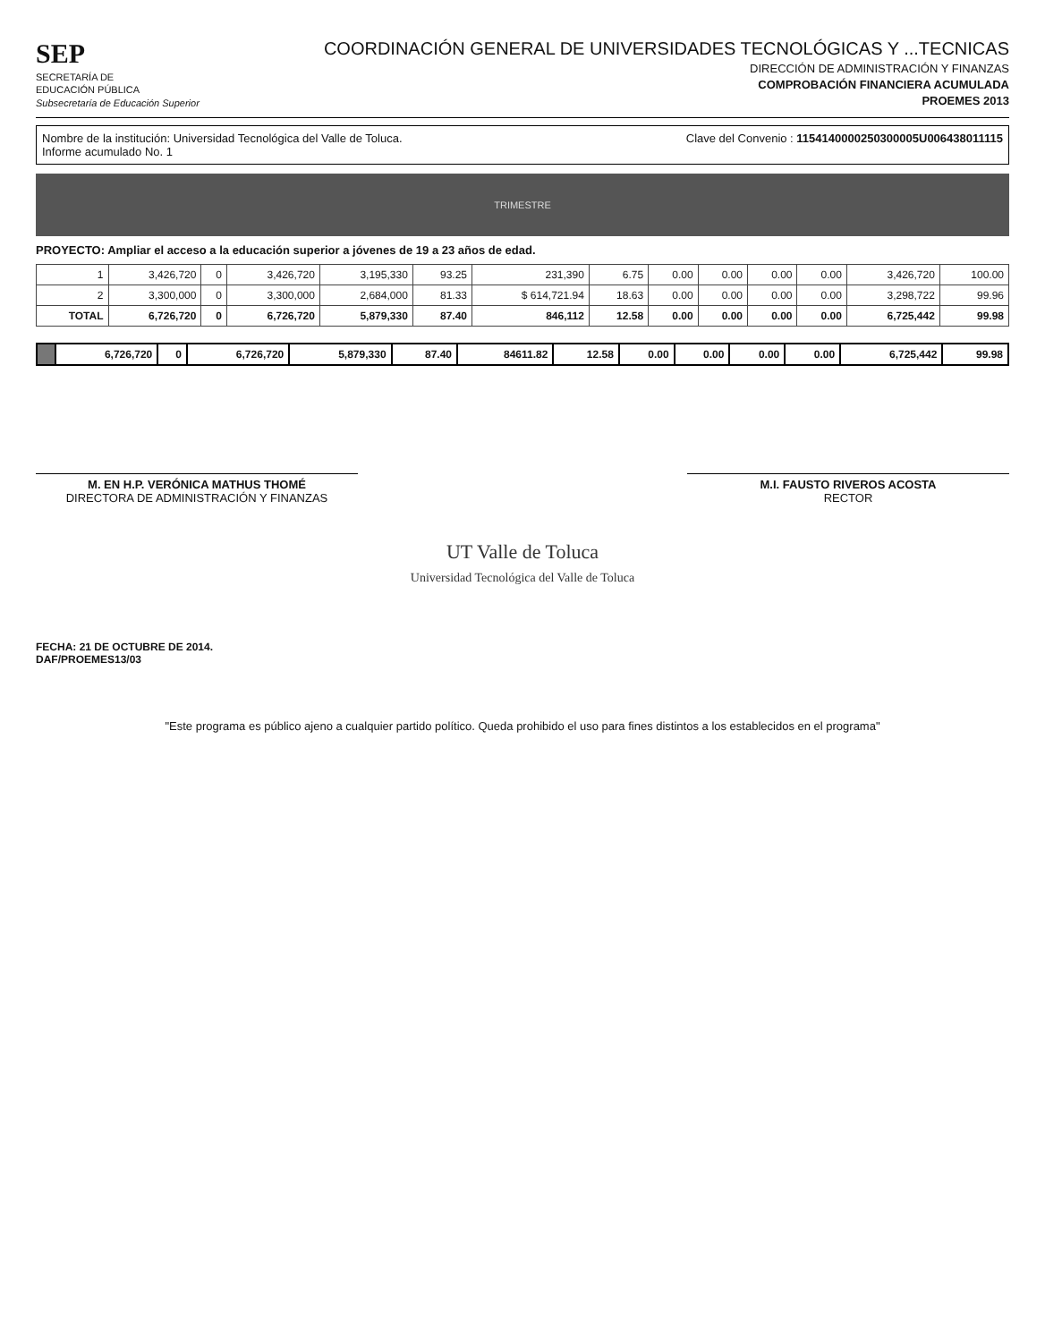SEP
SECRETARÍA DE
EDUCACIÓN PÚBLICA
Subsecretaría de Educación Superior
COORDINACIÓN GENERAL DE UNIVERSIDADES TECNOLÓGICAS Y ...TECNICAS
DIRECCIÓN DE ADMINISTRACIÓN Y FINANZAS
COMPROBACIÓN FINANCIERA ACUMULADA
PROEMES 2013
Nombre de la institución: Universidad Tecnológica del Valle de Toluca.
Informe acumulado No. 1
Clave del Convenio : 1154140000250300005U006438011115
TRIMESTRE
PROYECTO: Ampliar el acceso a la educación superior a jóvenes de 19 a 23 años de edad.
| 1 | 3,426,720 | 0 | 3,426,720 | 3,195,330 | 93.25 | 231,390 | 6.75 | 0.00 | 0.00 | 0.00 | 0.00 | 3,426,720 | 100.00 |
| 2 | 3,300,000 | 0 | 3,300,000 | 2,684,000 | 81.33 | $ 614,721.94 | 18.63 | 0.00 | 0.00 | 0.00 | 0.00 | 3,298,722 | 99.96 |
| TOTAL | 6,726,720 | 0 | 6,726,720 | 5,879,330 | 87.40 | 846,112 | 12.58 | 0.00 | 0.00 | 0.00 | 0.00 | 6,725,442 | 99.98 |
| | 6,726,720 | 0 | 6,726,720 | 5,879,330 | 87.40 | 84611.82 | 12.58 | 0.00 | 0.00 | 0.00 | 0.00 | 6,725,442 | 99.98 |
M. EN H.P. VERÓNICA MATHUS THOMÉ
DIRECTORA DE ADMINISTRACIÓN Y FINANZAS
M.I. FAUSTO RIVEROS ACOSTA
RECTOR
UT Valle de Toluca
Universidad Tecnológica del Valle de Toluca
FECHA: 21 DE OCTUBRE DE 2014.
DAF/PROEMES13/03
"Este programa es público ajeno a cualquier partido político. Queda prohibido el uso para fines distintos a los establecidos en el programa"